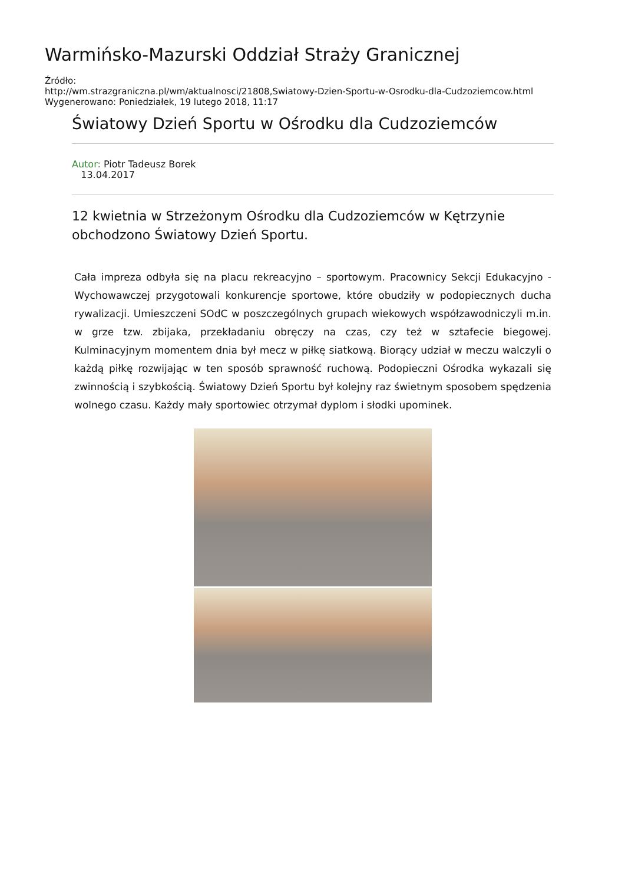Warmińsko-Mazurski Oddział Straży Granicznej
Źródło:
http://wm.strazgraniczna.pl/wm/aktualnosci/21808,Swiatowy-Dzien-Sportu-w-Osrodku-dla-Cudzoziemcow.html
Wygenerowano: Poniedziałek, 19 lutego 2018, 11:17
Światowy Dzień Sportu w Ośrodku dla Cudzoziemców
Autor: Piotr Tadeusz Borek
13.04.2017
12 kwietnia w Strzeżonym Ośrodku dla Cudzoziemców w Kętrzynie obchodzono Światowy Dzień Sportu.
Cała impreza odbyła się na placu rekreacyjno – sportowym. Pracownicy Sekcji Edukacyjno - Wychowawczej przygotowali konkurencje sportowe, które obudziły w podopiecznych ducha rywalizacji. Umieszczeni SOdC w poszczególnych grupach wiekowych współzawodniczyli m.in. w grze tzw. zbijaka, przekładaniu obręczy na czas, czy też w sztafecie biegowej. Kulminacyjnym momentem dnia był mecz w piłkę siatkową. Biorący udział w meczu walczyli o każdą piłkę rozwijając w ten sposób sprawność ruchową. Podopieczni Ośrodka wykazali się zwinnością i szybkością. Światowy Dzień Sportu był kolejny raz świetnym sposobem spędzenia wolnego czasu. Każdy mały sportowiec otrzymał dyplom i słodki upominek.